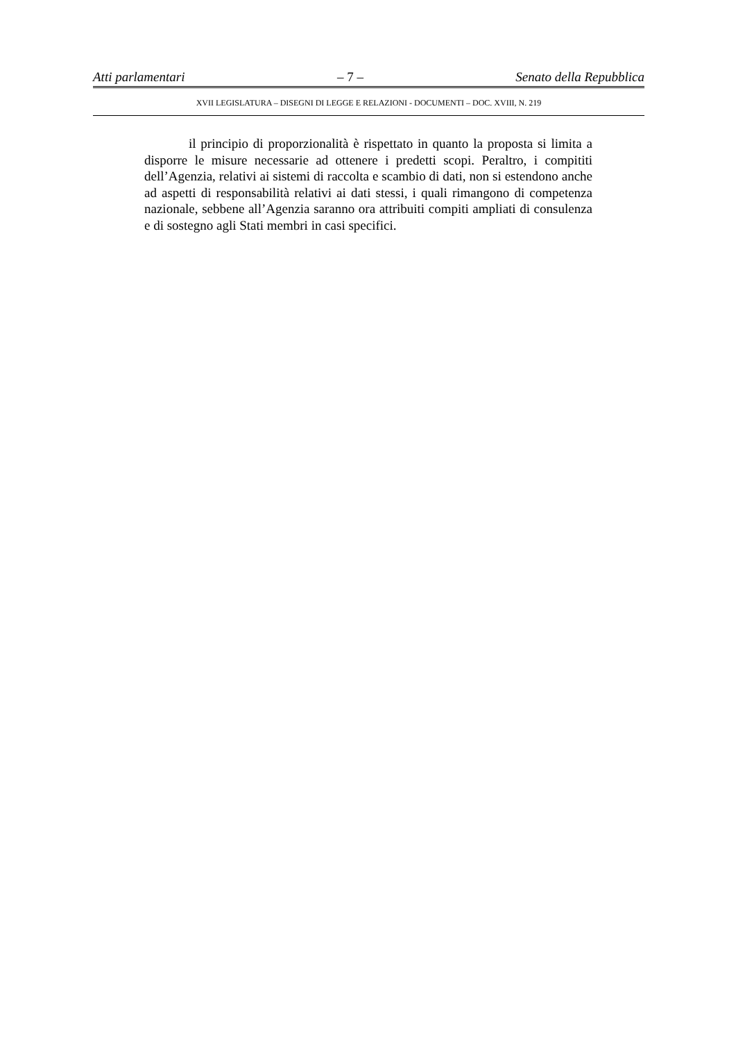Atti parlamentari – 7 – Senato della Repubblica
XVII LEGISLATURA – DISEGNI DI LEGGE E RELAZIONI - DOCUMENTI – DOC. XVIII, N. 219
il principio di proporzionalità è rispettato in quanto la proposta si limita a disporre le misure necessarie ad ottenere i predetti scopi. Peraltro, i compititi dell’Agenzia, relativi ai sistemi di raccolta e scambio di dati, non si estendono anche ad aspetti di responsabilità relativi ai dati stessi, i quali rimangono di competenza nazionale, sebbene all’Agenzia saranno ora attribuiti compiti ampliati di consulenza e di sostegno agli Stati membri in casi specifici.